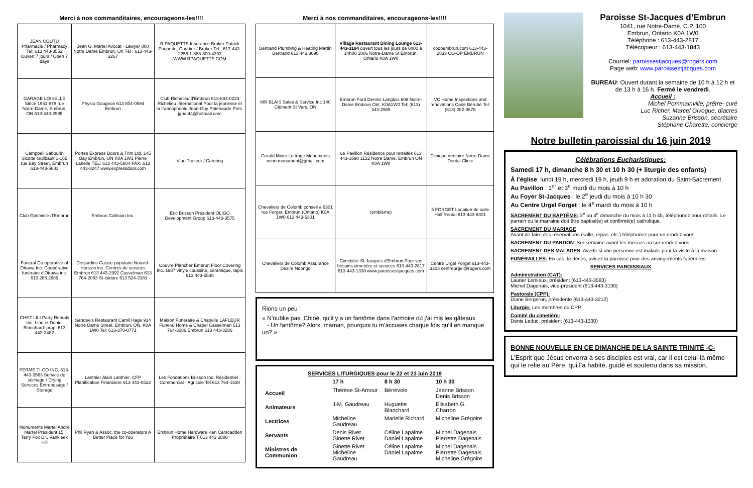Merci à nos commanditaires, encourageons-les!!!!
| JEAN COUTU Pharmacie / Pharmacy Tel: 613 443-3552 Ouvert 7 jours / Open 7 days | Jean G. Martel Avocat · Lawyer 800 Notre Dame Embrun, On Tél : 613 443-3267 | R.PAQUETTE Insurance Broker Patrick Paquette, Courtier / Broker Tel.: 613-443-2255 1-888-800-4293 WWW.RPAQUETTE.COM |
| GARAGE LOISELLE Since 1951 878 rue Notre-Dame, Embrun, ON 613-443-2985 | Physio Gougeon 613 804-0594 Embrun | Club Richelieu d'Embrun 613-884-0223 Richelieu International Pour la jeunesse et la francophonie Jean-Guy Patenaude Prés. jgpat44@hotmail.com |
| Campbell Sabourin Sicotte Guilbault 1-165 rue Bay Street, Embrun 613-443-5683 | Portes Express Doors & Trim Ltd. 145 Bay Embrun, ON K0A 1W1 Pierre Labelle TEL: 613 443-5804 FAX: 613 443-3247 www.expressdoor.com | Viau Traiteur / Catering |
| Club Optimiste d'Embrun | Embrun Collision Inc. | Eric Brisson Président OLIGO Development Group 613-443-3575 |
| Funeral Co-operative of Ottawa Inc. Coopérative funéraire d'Ottawa inc. 613.288.2689 | Desjardins Caisse populaire Nouvel-Horizon inc. Centres de services Embrun 613 443-2992 Casselman 613 764-2063 St-Isidore 613 524-2181 | Couvre Plancher Embrun Floor Covering Inc. 1987 vinyle coussiné, céramique, tapis 613 443-5538 |
| CHEZ LILI Party Rentals Inc. Line et Daniel Blanchard: prop. 613 443-3482 | Sandee's Restaurant Camil Hage 914 Notre Dame Street, Embrun, ON, K0A 1W0 Tel: 613-370-0771 | Maison Funéraire & Chapelle LAFLEUR Funeral Home & Chapel Casselman 613 764-3286 Embrun 613 443-3286 |
| FERME TI-CO INC. 613-443-3563 Service de séchage / Drying Services Entreposage / Storage | Lanthier Alain Lanthier, CFP Planification Financière 613 443-0522 | Les Fondations Brisson Inc. Résidentiel · Commercial · Agricole Tel 613 764-1530 |
| Monuments Martel André Martel Président 15, Terry Fox Dr., Vankleek Hill | Phil Ryan & Assoc. the co-operators A Better Place for You | Embrun Home Hardware Ken Carscadden Propriétaire T 613 443 2888 |
Merci à nos commanditaires, encourageons-les!!!!
| Bertrand Plumbing & Heating Martin Bertrand 613.443.3090 | Village Restaurant Dining Lounge 613-443-3184 ouvert tous les jours de 6h00 à 14h00 1006 Notre-Dame St Embrun, Ontario K0A 1W0 | coopembrun.com 613-443-2833 CO-OP EMBRUN |
| MR BLAIS Sales & Service Inc 140 Clément St Vars, ON | Embrun Ford Dennis Langlois 608 Notre-Dame Embrun Ont. K0A1W0 Tel: (613) 443-2985 | VC Home Inspections and renovations Carle Bérubé Tel: (613) 282-0878 |
| Gerald Miner Lettrage Monuments minermonument@gmail.com | Le Pavillon Résidence pour retraités 613 443-1690 1122 Notre Dame, Embrun ON K0A 1W0 | Clinique dentaire Notre-Dame Dental Clinic |
| Chevaliers de Colomb conseil # 6301 rue Forget, Embrun (Ontario) K0A 1W0 613 443-6301 | (emblème) | 5 FORGET Location de salle Hall Rental 613-443-6301 |
| Chevaliers de Colomb Assurance Desire Ndongo | Cimetière St-Jacques d'Embrun Pour vos besoins cimetière et services 613-443-2817 613-443-1330 www.paroissestjacques.com | Centre Urgel Forget 613-443-3303 centreurgel@rogers.com |
Rions un peu :
« N’oublie pas, Chloé, qu’il y a un fantôme dans l’armoire où j’ai mis les gâteaux.
- Un fantôme? Alors, maman, pourquoi tu m’accuses chaque fois qu’il en manque un? »
SERVICES LITURGIQUES pour le 22 et 23 juin 2019
| | 17 h | 8 h 30 | 10 h 30 |
| --- | --- | --- | --- |
| Accueil | Thérèse St-Amour | Bénévole | Jeanne Brisson Denis Brisson |
| Animateurs | J-M. Gaudreau | Huguette Blanchard | Élisabeth G. Charron |
| Lectrices | Micheline Gaudreau | Marielle Richard | Micheline Grégoire |
| Servants | Denis Rivet Ginette Rivet | Céline Lapalme Daniel Lapalme | Michel Dagenais Pierrette Dagenais |
| Ministres de Communion | Ginette Rivet Micheline Gaudreau | Céline Lapalme Daniel Lapalme | Michel Dagenais Pierrette Dagenais Micheline Grégoire |
Paroisse St-Jacques d’Embrun
1041, rue Notre-Dame, C.P. 100
Embrun, Ontario K0A 1W0
Téléphone : 613-443-2817
Télécopieur : 613-443-1843
Courriel: paroissestjacques@rogers.com
Page web: www.paroissestjacques.com
BUREAU: Ouvert durant la semaine de 10 h à 12 h et de 13 h à 16 h. Fermé le vendredi.
Accueil :
Michel Pommainville, prêtre- curé
Luc Richer, Marcel Givogue, diacres
Suzanne Brisson, secrétaire
Stéphane Charette, concierge
Notre bulletin paroissial du 16 juin 2019
Célébrations Eucharistiques:
Samedi 17 h, dimanche 8 h 30 et 10 h 30 (+ liturgie des enfants)
À l’église: lundi 19 h, mercredi 19 h, jeudi 9 h et adoration du Saint-Sacrement
Au Pavillon : 1<sup>er</sup> et 3<sup>e</sup> mardi du mois à 10 h
Au Foyer St-Jacques : le 2<sup>e</sup> jeudi du mois à 10 h 30
Au Centre Urgel Forget : le 4<sup>e</sup> mardi du mois à 10 h
SACREMENT DU BAPTÊME: 2<sup>e</sup> ou 4<sup>e</sup> dimanche du mois à 11 h 45, téléphonez pour détails. Le parrain ou la marraine doit être baptisé(e) et confirmé(e) catholique.
SACREMENT DU MARIAGE
Avant de faire des réservations (salle, repas, etc.) téléphonez pour un rendez-vous.
SACREMENT DU PARDON: Sur semaine avant les messes ou sur rendez-vous.
SACREMENT DES MALADES: Avertir si une personne est malade pour la visite à la maison.
FUNÉRAILLES: En cas de décès, avisez la paroisse pour des arrangements funéraires.
SERVICES PAROISSIAUX
Administration (CAT):
Laurier Lemieux, président (613-443-3583)
Michel Dagenais, vice-président (613-443-3130)
Pastorale (CPP):
Diane Bergeron, présidente (613-443-3212)
Liturgie: Les membres du CPP.
Comité du cimetière:
Denis Leduc, président (613-443-1330)
BONNE NOUVELLE EN CE DIMANCHE DE LA SAINTE TRINITÉ -C-
L’Esprit que Jésus enverra à ses disciples est vrai, car il est celui-là même qui le relie au Père, qui l’a habité, guidé et soutenu dans sa mission.